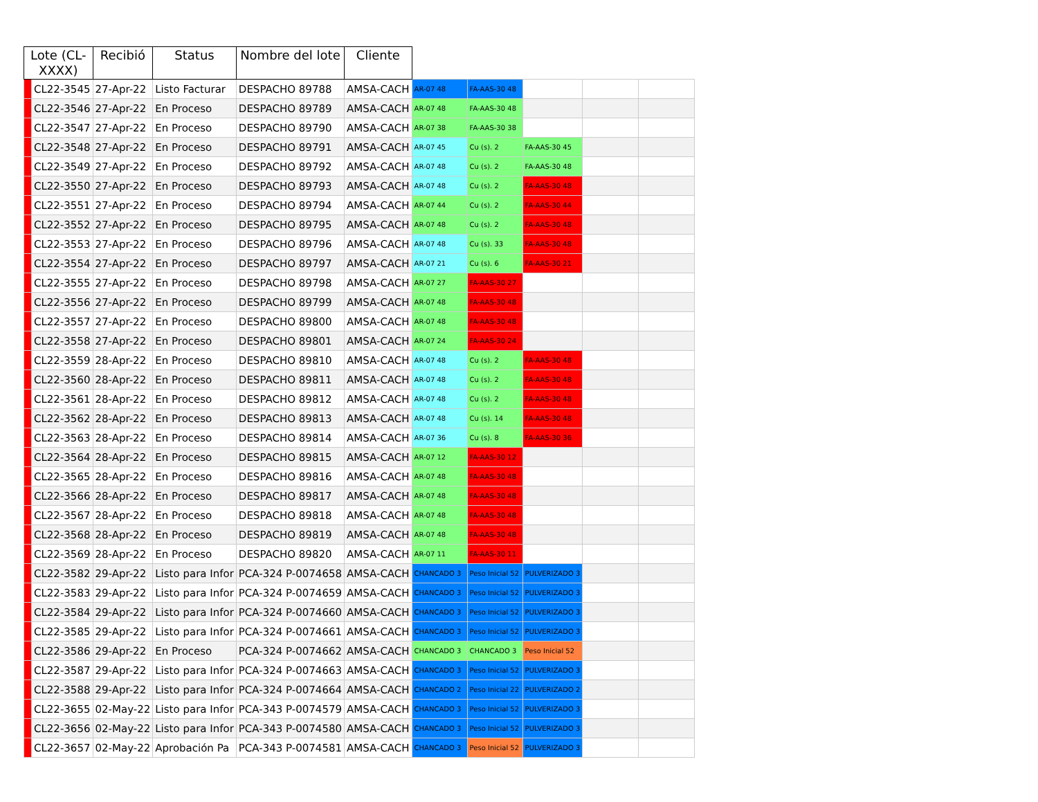| Lote (CL- XXXX) | | Recibió | Status | Nombre del lote | Cliente | | | | | |
| --- | --- | --- | --- | --- | --- | --- | --- | --- | --- | --- |
| | CL22-3545 | 27-Apr-22 | Listo Facturar | DESPACHO 89788 | AMSA-CACH | AR-07 48 | FA-AAS-30 48 | | | |
| | CL22-3546 | 27-Apr-22 | En Proceso | DESPACHO 89789 | AMSA-CACH | AR-07 48 | FA-AAS-30 48 | | | |
| | CL22-3547 | 27-Apr-22 | En Proceso | DESPACHO 89790 | AMSA-CACH | AR-07 38 | FA-AAS-30 38 | | | |
| | CL22-3548 | 27-Apr-22 | En Proceso | DESPACHO 89791 | AMSA-CACH | AR-07 45 | Cu (s). 2 | FA-AAS-30 45 | | |
| | CL22-3549 | 27-Apr-22 | En Proceso | DESPACHO 89792 | AMSA-CACH | AR-07 48 | Cu (s). 2 | FA-AAS-30 48 | | |
| | CL22-3550 | 27-Apr-22 | En Proceso | DESPACHO 89793 | AMSA-CACH | AR-07 48 | Cu (s). 2 | FA-AAS-30 48 | | |
| | CL22-3551 | 27-Apr-22 | En Proceso | DESPACHO 89794 | AMSA-CACH | AR-07 44 | Cu (s). 2 | FA-AAS-30 44 | | |
| | CL22-3552 | 27-Apr-22 | En Proceso | DESPACHO 89795 | AMSA-CACH | AR-07 48 | Cu (s). 2 | FA-AAS-30 48 | | |
| | CL22-3553 | 27-Apr-22 | En Proceso | DESPACHO 89796 | AMSA-CACH | AR-07 48 | Cu (s). 33 | FA-AAS-30 48 | | |
| | CL22-3554 | 27-Apr-22 | En Proceso | DESPACHO 89797 | AMSA-CACH | AR-07 21 | Cu (s). 6 | FA-AAS-30 21 | | |
| | CL22-3555 | 27-Apr-22 | En Proceso | DESPACHO 89798 | AMSA-CACH | AR-07 27 | FA-AAS-30 27 | | | |
| | CL22-3556 | 27-Apr-22 | En Proceso | DESPACHO 89799 | AMSA-CACH | AR-07 48 | FA-AAS-30 48 | | | |
| | CL22-3557 | 27-Apr-22 | En Proceso | DESPACHO 89800 | AMSA-CACH | AR-07 48 | FA-AAS-30 48 | | | |
| | CL22-3558 | 27-Apr-22 | En Proceso | DESPACHO 89801 | AMSA-CACH | AR-07 24 | FA-AAS-30 24 | | | |
| | CL22-3559 | 28-Apr-22 | En Proceso | DESPACHO 89810 | AMSA-CACH | AR-07 48 | Cu (s). 2 | FA-AAS-30 48 | | |
| | CL22-3560 | 28-Apr-22 | En Proceso | DESPACHO 89811 | AMSA-CACH | AR-07 48 | Cu (s). 2 | FA-AAS-30 48 | | |
| | CL22-3561 | 28-Apr-22 | En Proceso | DESPACHO 89812 | AMSA-CACH | AR-07 48 | Cu (s). 2 | FA-AAS-30 48 | | |
| | CL22-3562 | 28-Apr-22 | En Proceso | DESPACHO 89813 | AMSA-CACH | AR-07 48 | Cu (s). 14 | FA-AAS-30 48 | | |
| | CL22-3563 | 28-Apr-22 | En Proceso | DESPACHO 89814 | AMSA-CACH | AR-07 36 | Cu (s). 8 | FA-AAS-30 36 | | |
| | CL22-3564 | 28-Apr-22 | En Proceso | DESPACHO 89815 | AMSA-CACH | AR-07 12 | FA-AAS-30 12 | | | |
| | CL22-3565 | 28-Apr-22 | En Proceso | DESPACHO 89816 | AMSA-CACH | AR-07 48 | FA-AAS-30 48 | | | |
| | CL22-3566 | 28-Apr-22 | En Proceso | DESPACHO 89817 | AMSA-CACH | AR-07 48 | FA-AAS-30 48 | | | |
| | CL22-3567 | 28-Apr-22 | En Proceso | DESPACHO 89818 | AMSA-CACH | AR-07 48 | FA-AAS-30 48 | | | |
| | CL22-3568 | 28-Apr-22 | En Proceso | DESPACHO 89819 | AMSA-CACH | AR-07 48 | FA-AAS-30 48 | | | |
| | CL22-3569 | 28-Apr-22 | En Proceso | DESPACHO 89820 | AMSA-CACH | AR-07 11 | FA-AAS-30 11 | | | |
| | CL22-3582 | 29-Apr-22 | Listo para Infor | PCA-324 P-0074658 | AMSA-CACH | CHANCADO 3 | Peso Inicial 52 | PULVERIZADO 3 | | |
| | CL22-3583 | 29-Apr-22 | Listo para Infor | PCA-324 P-0074659 | AMSA-CACH | CHANCADO 3 | Peso Inicial 52 | PULVERIZADO 3 | | |
| | CL22-3584 | 29-Apr-22 | Listo para Infor | PCA-324 P-0074660 | AMSA-CACH | CHANCADO 3 | Peso Inicial 52 | PULVERIZADO 3 | | |
| | CL22-3585 | 29-Apr-22 | Listo para Infor | PCA-324 P-0074661 | AMSA-CACH | CHANCADO 3 | Peso Inicial 52 | PULVERIZADO 3 | | |
| | CL22-3586 | 29-Apr-22 | En Proceso | PCA-324 P-0074662 | AMSA-CACH | CHANCADO 3 | CHANCADO 3 | Peso Inicial 52 | | |
| | CL22-3587 | 29-Apr-22 | Listo para Infor | PCA-324 P-0074663 | AMSA-CACH | CHANCADO 3 | Peso Inicial 52 | PULVERIZADO 3 | | |
| | CL22-3588 | 29-Apr-22 | Listo para Infor | PCA-324 P-0074664 | AMSA-CACH | CHANCADO 2 | Peso Inicial 22 | PULVERIZADO 2 | | |
| | CL22-3655 | 02-May-22 | Listo para Infor | PCA-343 P-0074579 | AMSA-CACH | CHANCADO 3 | Peso Inicial 52 | PULVERIZADO 3 | | |
| | CL22-3656 | 02-May-22 | Listo para Infor | PCA-343 P-0074580 | AMSA-CACH | CHANCADO 3 | Peso Inicial 52 | PULVERIZADO 3 | | |
| | CL22-3657 | 02-May-22 | Aprobación Pa | PCA-343 P-0074581 | AMSA-CACH | CHANCADO 3 | Peso Inicial 52 | PULVERIZADO 3 | | |